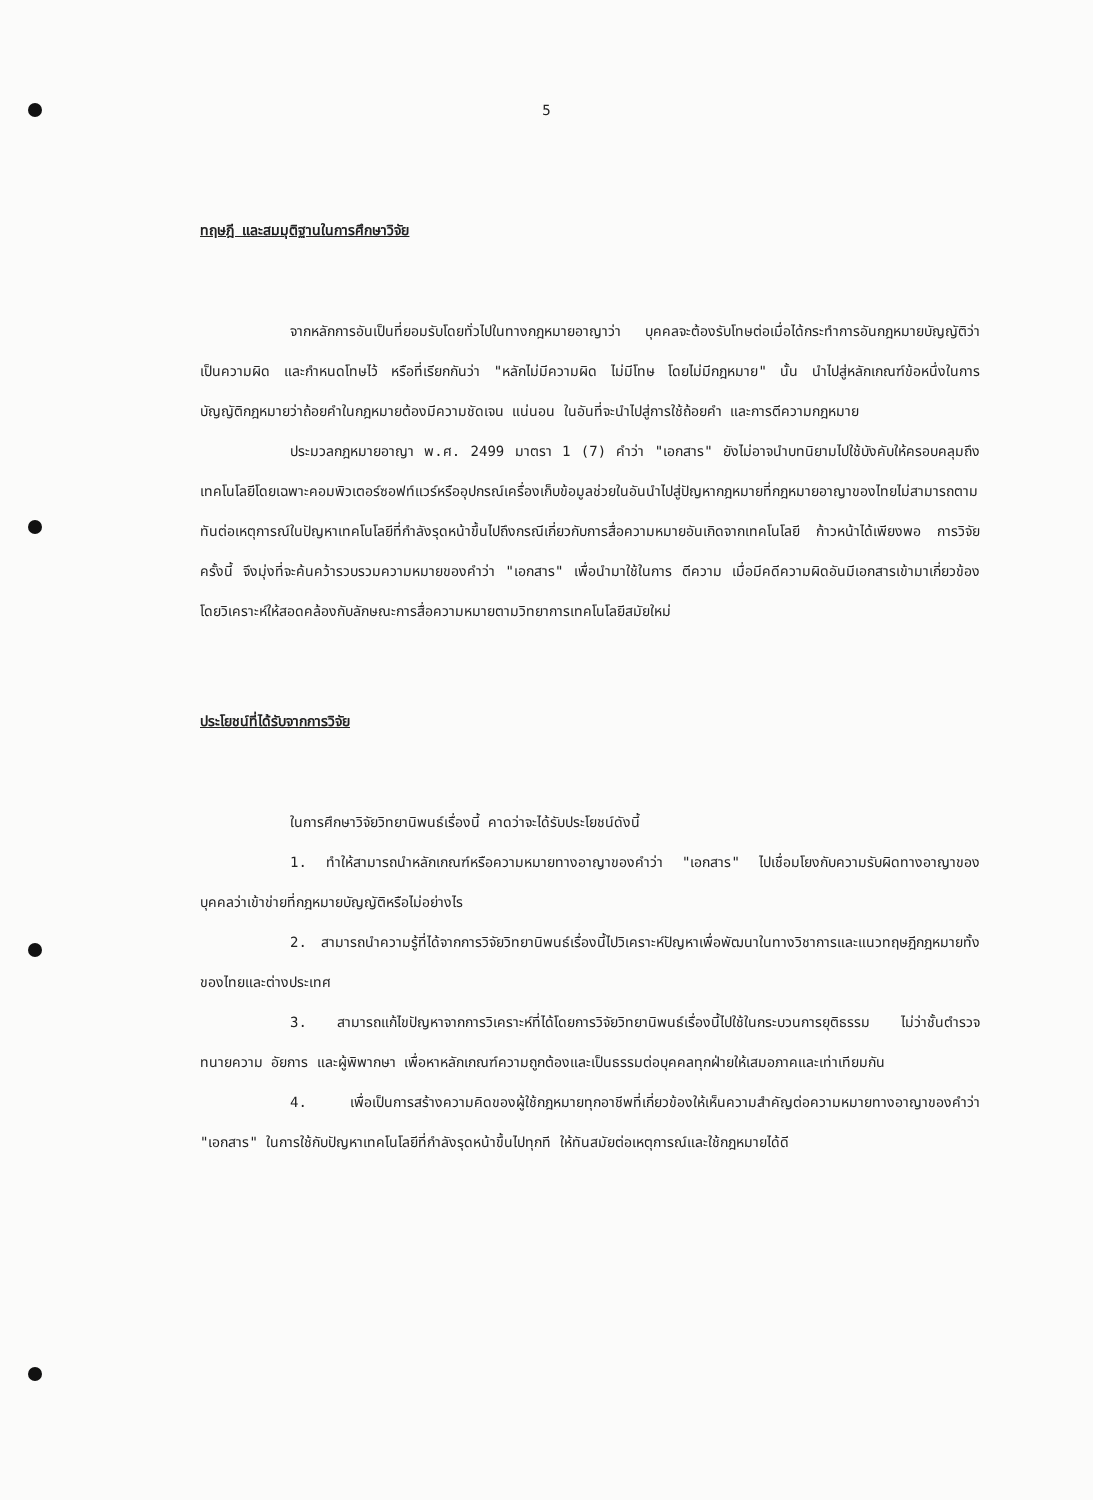5
ทฤษฎี และสมมุติฐานในการศึกษาวิจัย
จากหลักการอันเป็นที่ยอมรับโดยทั่วไปในทางกฎหมายอาญาว่า บุคคลจะต้องรับโทษต่อเมื่อได้กระทำการอันกฎหมายบัญญัติว่าเป็นความผิด และกำหนดโทษไว้ หรือที่เรียกกันว่า "หลักไม่มีความผิด ไม่มีโทษ โดยไม่มีกฎหมาย" นั้น นำไปสู่หลักเกณฑ์ข้อหนึ่งในการบัญญัติกฎหมายว่าถ้อยคำในกฎหมายต้องมีความชัดเจน แน่นอน ในอันที่จะนำไปสู่การใช้ถ้อยคำ และการตีความกฎหมาย
ประมวลกฎหมายอาญา พ.ศ. 2499 มาตรา 1 (7) คำว่า "เอกสาร" ยังไม่อาจนำบทนิยามไปใช้บังคับให้ครอบคลุมถึงเทคโนโลยีโดยเฉพาะคอมพิวเตอร์ซอฟท์แวร์หรืออุปกรณ์เครื่องเก็บข้อมูลช่วยในอันนำไปสู่ปัญหากฎหมายที่กฎหมายอาญาของไทยไม่สามารถตามทันต่อเหตุการณ์ในปัญหาเทคโนโลยีที่กำลังรุดหน้าขึ้นไปถึงกรณีเกี่ยวกับการสื่อความหมายอันเกิดจากเทคโนโลยี ก้าวหน้าได้เพียงพอ การวิจัยครั้งนี้ จึงมุ่งที่จะค้นคว้ารวบรวมความหมายของคำว่า "เอกสาร" เพื่อนำมาใช้ในการ ตีความ เมื่อมีคดีความผิดอันมีเอกสารเข้ามาเกี่ยวข้อง โดยวิเคราะห์ให้สอดคล้องกับลักษณะการสื่อความหมายตามวิทยาการเทคโนโลยีสมัยใหม่
ประโยชน์ที่ได้รับจากการวิจัย
ในการศึกษาวิจัยวิทยานิพนธ์เรื่องนี้ คาดว่าจะได้รับประโยชน์ดังนี้
1. ทำให้สามารถนำหลักเกณฑ์หรือความหมายทางอาญาของคำว่า "เอกสาร" ไปเชื่อมโยงกับความรับผิดทางอาญาของบุคคลว่าเข้าข่ายที่กฎหมายบัญญัติหรือไม่อย่างไร
2. สามารถนำความรู้ที่ได้จากการวิจัยวิทยานิพนธ์เรื่องนี้ไปวิเคราะห์ปัญหาเพื่อพัฒนาในทางวิชาการและแนวทฤษฎีกฎหมายทั้งของไทยและต่างประเทศ
3. สามารถแก้ไขปัญหาจากการวิเคราะห์ที่ได้โดยการวิจัยวิทยานิพนธ์เรื่องนี้ไปใช้ในกระบวนการยุติธรรม ไม่ว่าชั้นตำรวจ ทนายความ อัยการ และผู้พิพากษา เพื่อหาหลักเกณฑ์ความถูกต้องและเป็นธรรมต่อบุคคลทุกฝ่ายให้เสมอภาคและเท่าเทียมกัน
4. เพื่อเป็นการสร้างความคิดของผู้ใช้กฎหมายทุกอาชีพที่เกี่ยวข้องให้เห็นความสำคัญต่อความหมายทางอาญาของคำว่า "เอกสาร" ในการใช้กับปัญหาเทคโนโลยีที่กำลังรุดหน้าขึ้นไปทุกที ให้ทันสมัยต่อเหตุการณ์และใช้กฎหมายได้ดี